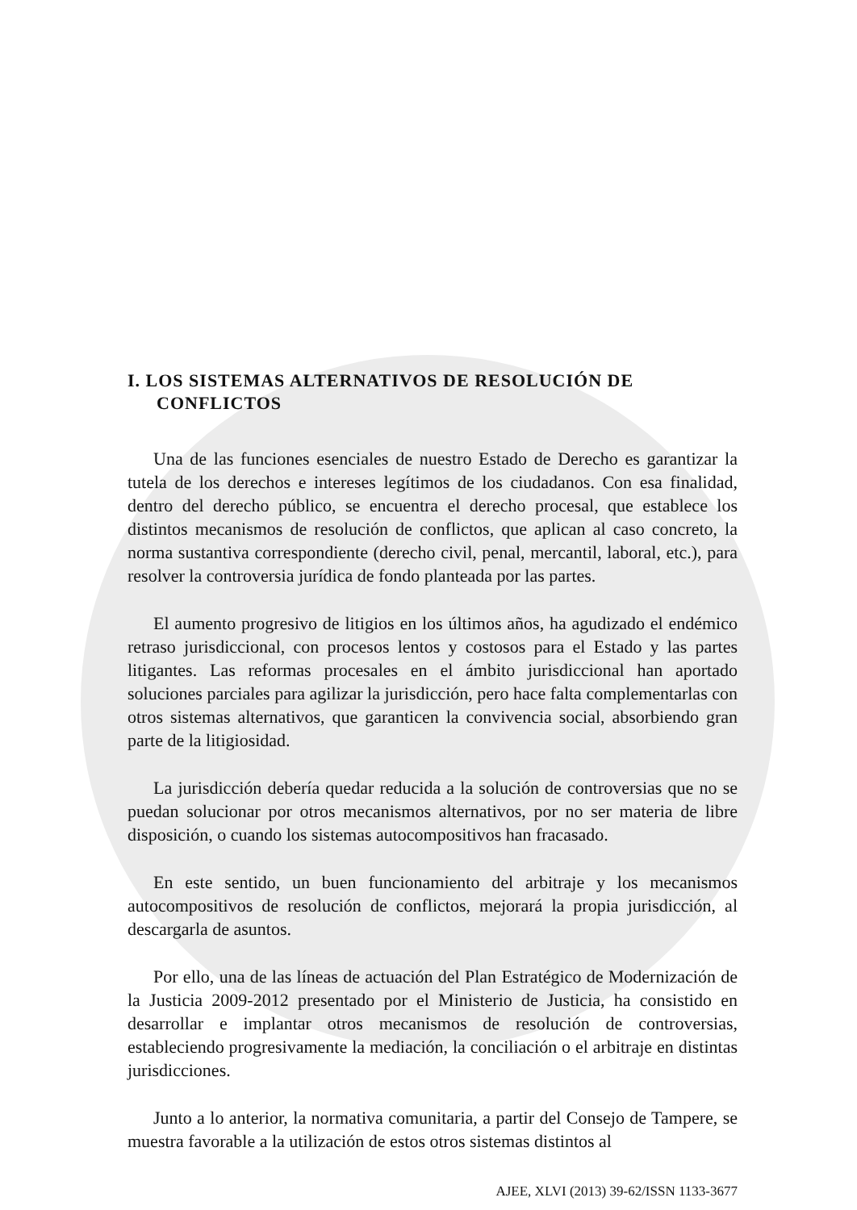I. LOS SISTEMAS ALTERNATIVOS DE RESOLUCIÓN DE
CONFLICTOS
Una de las funciones esenciales de nuestro Estado de Derecho es garantizar la tutela de los derechos e intereses legítimos de los ciudadanos. Con esa finalidad, dentro del derecho público, se encuentra el derecho procesal, que establece los distintos mecanismos de resolución de conflictos, que aplican al caso concreto, la norma sustantiva correspondiente (derecho civil, penal, mercantil, laboral, etc.), para resolver la controversia jurídica de fondo planteada por las partes.
El aumento progresivo de litigios en los últimos años, ha agudizado el endémico retraso jurisdiccional, con procesos lentos y costosos para el Estado y las partes litigantes. Las reformas procesales en el ámbito jurisdiccional han aportado soluciones parciales para agilizar la jurisdicción, pero hace falta complementarlas con otros sistemas alternativos, que garanticen la convivencia social, absorbiendo gran parte de la litigiosidad.
La jurisdicción debería quedar reducida a la solución de controversias que no se puedan solucionar por otros mecanismos alternativos, por no ser materia de libre disposición, o cuando los sistemas autocompositivos han fracasado.
En este sentido, un buen funcionamiento del arbitraje y los mecanismos autocompositivos de resolución de conflictos, mejorará la propia jurisdicción, al descargarla de asuntos.
Por ello, una de las líneas de actuación del Plan Estratégico de Modernización de la Justicia 2009-2012 presentado por el Ministerio de Justicia, ha consistido en desarrollar e implantar otros mecanismos de resolución de controversias, estableciendo progresivamente la mediación, la conciliación o el arbitraje en distintas jurisdicciones.
Junto a lo anterior, la normativa comunitaria, a partir del Consejo de Tampere, se muestra favorable a la utilización de estos otros sistemas distintos al
AJEE, XLVI (2013) 39-62/ISSN 1133-3677